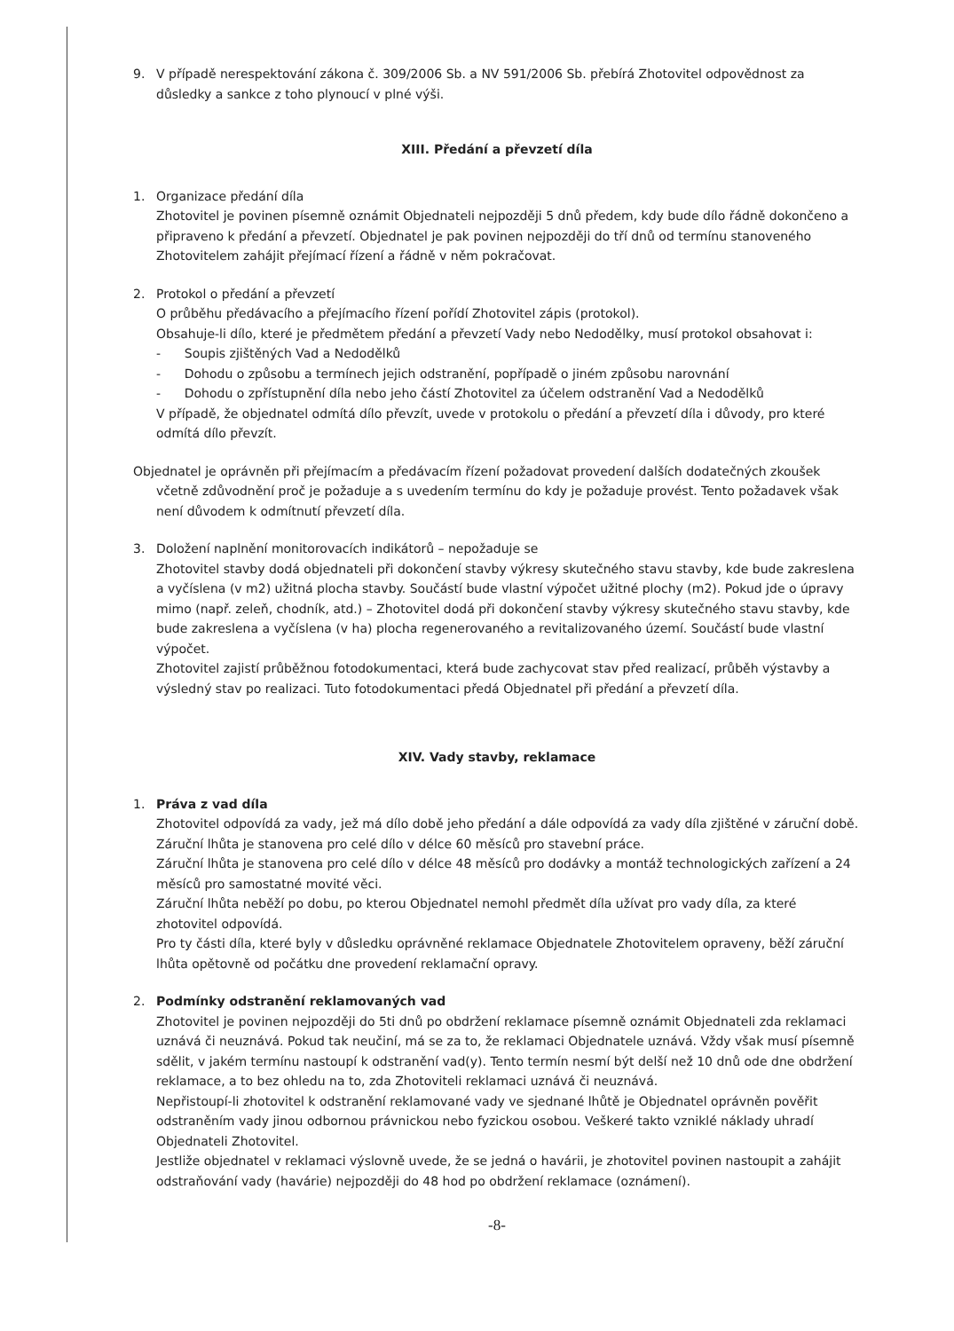9. V případě nerespektování zákona č. 309/2006 Sb. a NV 591/2006 Sb. přebírá Zhotovitel odpovědnost za důsledky a sankce z toho plynoucí v plné výši.
XIII. Předání a převzetí díla
1. Organizace předání díla
Zhotovitel je povinen písemně oznámit Objednateli nejpozději 5 dnů předem, kdy bude dílo řádně dokončeno a připraveno k předání a převzetí. Objednatel je pak povinen nejpozději do tří dnů od termínu stanoveného Zhotovitelem zahájit přejímací řízení a řádně v něm pokračovat.
2. Protokol o předání a převzetí
O průběhu předávacího a přejímacího řízení pořídí Zhotovitel zápis (protokol).
Obsahuje-li dílo, které je předmětem předání a převzetí Vady nebo Nedodělky, musí protokol obsahovat i:
- Soupis zjištěných Vad a Nedodělků
- Dohodu o způsobu a termínech jejich odstranění, popřípadě o jiném způsobu narovnání
- Dohodu o zpřístupnění díla nebo jeho částí Zhotovitel za účelem odstranění Vad a Nedodělků
V případě, že objednatel odmítá dílo převzít, uvede v protokolu o předání a převzetí díla i důvody, pro které odmítá dílo převzít.
Objednatel je oprávněn při přejímacím a předávacím řízení požadovat provedení dalších dodatečných zkoušek včetně zdůvodnění proč je požaduje a s uvedením termínu do kdy je požaduje provést. Tento požadavek však není důvodem k odmítnutí převzetí díla.
3. Doložení naplnění monitorovacích indikátorů – nepožaduje se
Zhotovitel stavby dodá objednateli při dokončení stavby výkresy skutečného stavu stavby, kde bude zakreslena a vyčíslena (v m2) užitná plocha stavby. Součástí bude vlastní výpočet užitné plochy (m2). Pokud jde o úpravy mimo (např. zeleň, chodník, atd.) – Zhotovitel dodá při dokončení stavby výkresy skutečného stavu stavby, kde bude zakreslena a vyčíslena (v ha) plocha regenerovaného a revitalizovaného území. Součástí bude vlastní výpočet.
Zhotovitel zajistí průběžnou fotodokumentaci, která bude zachycovat stav před realizací, průběh výstavby a výsledný stav po realizaci. Tuto fotodokumentaci předá Objednatel při předání a převzetí díla.
XIV. Vady stavby, reklamace
1. Práva z vad díla
Zhotovitel odpovídá za vady, jež má dílo době jeho předání a dále odpovídá za vady díla zjištěné v záruční době.
Záruční lhůta je stanovena pro celé dílo v délce 60 měsíců pro stavební práce.
Záruční lhůta je stanovena pro celé dílo v délce 48 měsíců pro dodávky a montáž technologických zařízení a 24 měsíců pro samostatné movité věci.
Záruční lhůta neběží po dobu, po kterou Objednatel nemohl předmět díla užívat pro vady díla, za které zhotovitel odpovídá.
Pro ty části díla, které byly v důsledku oprávněné reklamace Objednatele Zhotovitelem opraveny, běží záruční lhůta opětovně od počátku dne provedení reklamační opravy.
2. Podmínky odstranění reklamovaných vad
Zhotovitel je povinen nejpozději do 5ti dnů po obdržení reklamace písemně oznámit Objednateli zda reklamaci uznává či neuznává. Pokud tak neučiní, má se za to, že reklamaci Objednatele uznává. Vždy však musí písemně sdělit, v jakém termínu nastoupí k odstranění vad(y). Tento termín nesmí být delší než 10 dnů ode dne obdržení reklamace, a to bez ohledu na to, zda Zhotoviteli reklamaci uznává či neuznává.
Nepřistoupí-li zhotovitel k odstranění reklamované vady ve sjednané lhůtě je Objednatel oprávněn pověřit odstraněním vady jinou odbornou právnickou nebo fyzickou osobou. Veškeré takto vzniklé náklady uhradí Objednateli Zhotovitel.
Jestliže objednatel v reklamaci výslovně uvede, že se jedná o havárii, je zhotovitel povinen nastoupit a zahájit odstraňování vady (havárie) nejpozději do 48 hod po obdržení reklamace (oznámení).
-8-